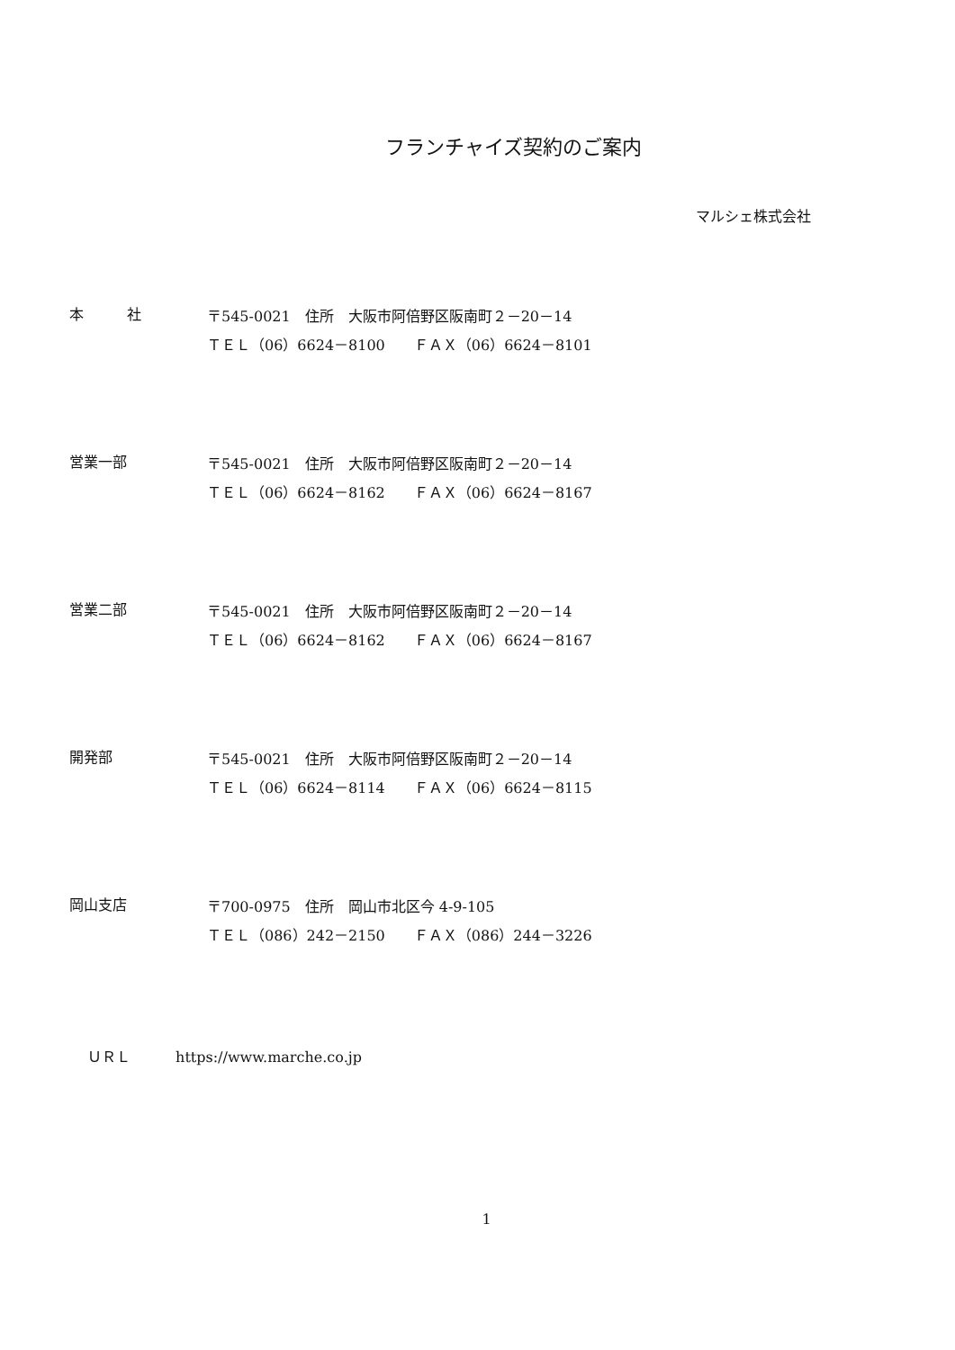フランチャイズ契約のご案内
マルシェ株式会社
本　　　社
〒545-0021　住所　大阪市阿倍野区阪南町２－20－14
ＴＥＬ（06）6624－8100　　ＦＡＸ（06）6624－8101
営業一部
〒545-0021　住所　大阪市阿倍野区阪南町２－20－14
ＴＥＬ（06）6624－8162　　ＦＡＸ（06）6624－8167
営業二部
〒545-0021　住所　大阪市阿倍野区阪南町２－20－14
ＴＥＬ（06）6624－8162　　ＦＡＸ（06）6624－8167
開発部
〒545-0021　住所　大阪市阿倍野区阪南町２－20－14
ＴＥＬ（06）6624－8114　　ＦＡＸ（06）6624－8115
岡山支店
〒700-0975　住所　岡山市北区今 4-9-105
ＴＥＬ（086）242－2150　　ＦＡＸ（086）244－3226
ＵＲＬ https://www.marche.co.jp
1